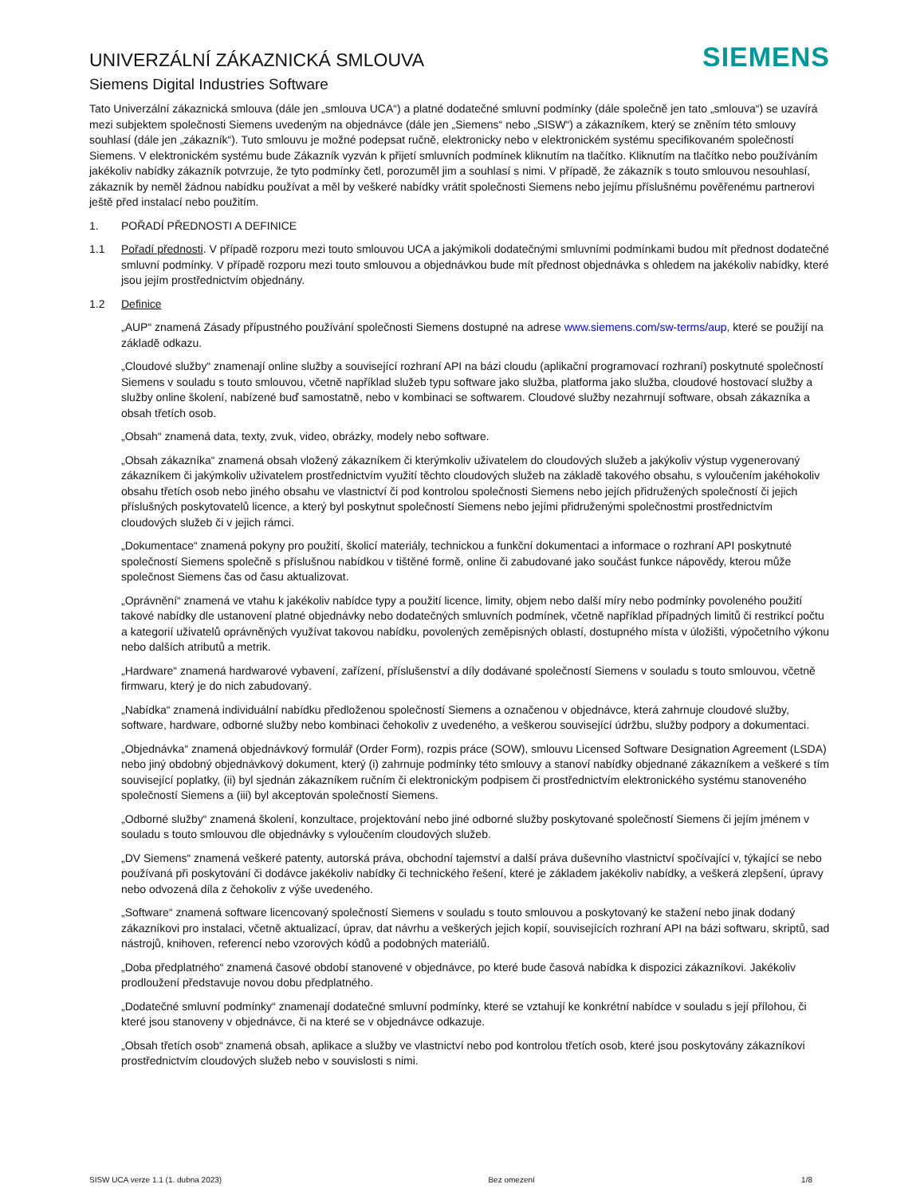UNIVERZÁLNÍ ZÁKAZNICKÁ SMLOUVA
Siemens Digital Industries Software
SIEMENS
Tato Univerzální zákaznická smlouva (dále jen „smlouva UCA“) a platné dodatečné smluvní podmínky (dále společně jen tato „smlouva“) se uzavírá mezi subjektem společnosti Siemens uvedeným na objednávce (dále jen „Siemens“ nebo „SISW“) a zákazníkem, který se zněním této smlouvy souhlasí (dále jen „zákazník“). Tuto smlouvu je možné podepsat ručně, elektronicky nebo v elektronickém systému specifikovaném společností Siemens. V elektronickém systému bude Zákazník vyzván k přijetí smluvních podmínek kliknutím na tlačítko. Kliknutím na tlačítko nebo používáním jakékoliv nabídky zákazník potvrzuje, že tyto podmínky četl, porozuměl jim a souhlasí s nimi. V případě, že zákazník s touto smlouvou nesouhlasí, zákazník by neměl žádnou nabídku používat a měl by veškeré nabídky vrátit společnosti Siemens nebo jejímu příslušnému pověřenému partnerovi ještě před instalací nebo použitím.
1. POŘADÍ PŘEDNOSTI A DEFINICE
1.1 Pořadí přednosti. V případě rozporu mezi touto smlouvou UCA a jakýmikoli dodatečnými smluvními podmínkami budou mít přednost dodatečné smluvní podmínky. V případě rozporu mezi touto smlouvou a objednávkou bude mít přednost objednávka s ohledem na jakékoliv nabídky, které jsou jejím prostřednictvím objednány.
1.2 Definice
„AUP“ znamená Zásady přípustného používání společnosti Siemens dostupné na adrese www.siemens.com/sw-terms/aup, které se použijí na základě odkazu.
„Cloudové služby“ znamenají online služby a související rozhraní API na bázi cloudu (aplikační programovací rozhraní) poskytnuté společností Siemens v souladu s touto smlouvou, včetně například služeb typu software jako služba, platforma jako služba, cloudové hostovací služby a služby online školení, nabízené buď samostatně, nebo v kombinaci se softwarem. Cloudové služby nezahrnují software, obsah zákazníka a obsah třetích osob.
„Obsah“ znamená data, texty, zvuk, video, obrázky, modely nebo software.
„Obsah zákazníka“ znamená obsah vložený zákazníkem či kterýmkoliv uživatelem do cloudových služeb a jakýkoliv výstup vygenerovaný zákazníkem či jakýmkoliv uživatelem prostřednictvím využití těchto cloudových služeb na základě takového obsahu, s vyloučením jakéhokoliv obsahu třetích osob nebo jiného obsahu ve vlastnictví či pod kontrolou společnosti Siemens nebo jejích přidružených společností či jejich příslušných poskytovatelů licence, a který byl poskytnut společností Siemens nebo jejími přidruženými společnostmi prostřednictvím cloudových služeb či v jejich rámci.
„Dokumentace“ znamená pokyny pro použití, školicí materiály, technickou a funkční dokumentaci a informace o rozhraní API poskytnuté společností Siemens společně s příslušnou nabídkou v tištěné formě, online či zabudované jako součást funkce nápovědy, kterou může společnost Siemens čas od času aktualizovat.
„Oprávnění“ znamená ve vtahu k jakékoliv nabídce typy a použití licence, limity, objem nebo další míry nebo podmínky povoleného použití takové nabídky dle ustanovení platné objednávky nebo dodatečných smluvních podmínek, včetně například případných limitů či restrikcí počtu a kategorií uživatelů oprávněných využívat takovou nabídku, povolených zeměpisných oblastí, dostupného místa v úložišti, výpočetního výkonu nebo dalších atributů a metrik.
„Hardware“ znamená hardwarové vybavení, zařízení, příslušenství a díly dodávané společností Siemens v souladu s touto smlouvou, včetně firmwaru, který je do nich zabudovaný.
„Nabídka“ znamená individuální nabídku předloženou společností Siemens a označenou v objednávce, která zahrnuje cloudové služby, software, hardware, odborné služby nebo kombinaci čehokoliv z uvedeného, a veškerou související údržbu, služby podpory a dokumentaci.
„Objednávka“ znamená objednávkový formulář (Order Form), rozpis práce (SOW), smlouvu Licensed Software Designation Agreement (LSDA) nebo jiný obdobný objednávkový dokument, který (i) zahrnuje podmínky této smlouvy a stanoví nabídky objednané zákazníkem a veškeré s tím související poplatky, (ii) byl sjednán zákazníkem ručním či elektronickým podpisem či prostřednictvím elektronického systému stanoveného společností Siemens a (iii) byl akceptován společností Siemens.
„Odborné služby“ znamená školení, konzultace, projektování nebo jiné odborné služby poskytované společností Siemens či jejím jménem v souladu s touto smlouvou dle objednávky s vyloučením cloudových služeb.
„DV Siemens“ znamená veškeré patenty, autorská práva, obchodní tajemství a další práva duševního vlastnictví spočívající v, týkající se nebo používaná při poskytování či dodávce jakékoliv nabídky či technického řešení, které je základem jakékoliv nabídky, a veškerá zlepšení, úpravy nebo odvozená díla z čehokoliv z výše uvedeného.
„Software“ znamená software licencovaný společností Siemens v souladu s touto smlouvou a poskytovaný ke stažení nebo jinak dodaný zákazníkovi pro instalaci, včetně aktualizací, úprav, dat návrhu a veškerých jejich kopií, souvisejících rozhraní API na bázi softwaru, skriptů, sad nástrojů, knihoven, referencí nebo vzorových kódů a podobných materiálů.
„Doba předplatného“ znamená časové období stanovené v objednávce, po které bude časová nabídka k dispozici zákazníkovi. Jakékoliv prodloužení představuje novou dobu předplatného.
„Dodatečné smluvní podmínky“ znamenají dodatečné smluvní podmínky, které se vztahují ke konkrétní nabídce v souladu s její přílohou, či které jsou stanoveny v objednávce, či na které se v objednávce odkazuje.
„Obsah třetích osob“ znamená obsah, aplikace a služby ve vlastnictví nebo pod kontrolou třetích osob, které jsou poskytovány zákazníkovi prostřednictvím cloudových služeb nebo v souvislosti s nimi.
SISW UCA verze 1.1 (1. dubna 2023) Bez omezení 1/8